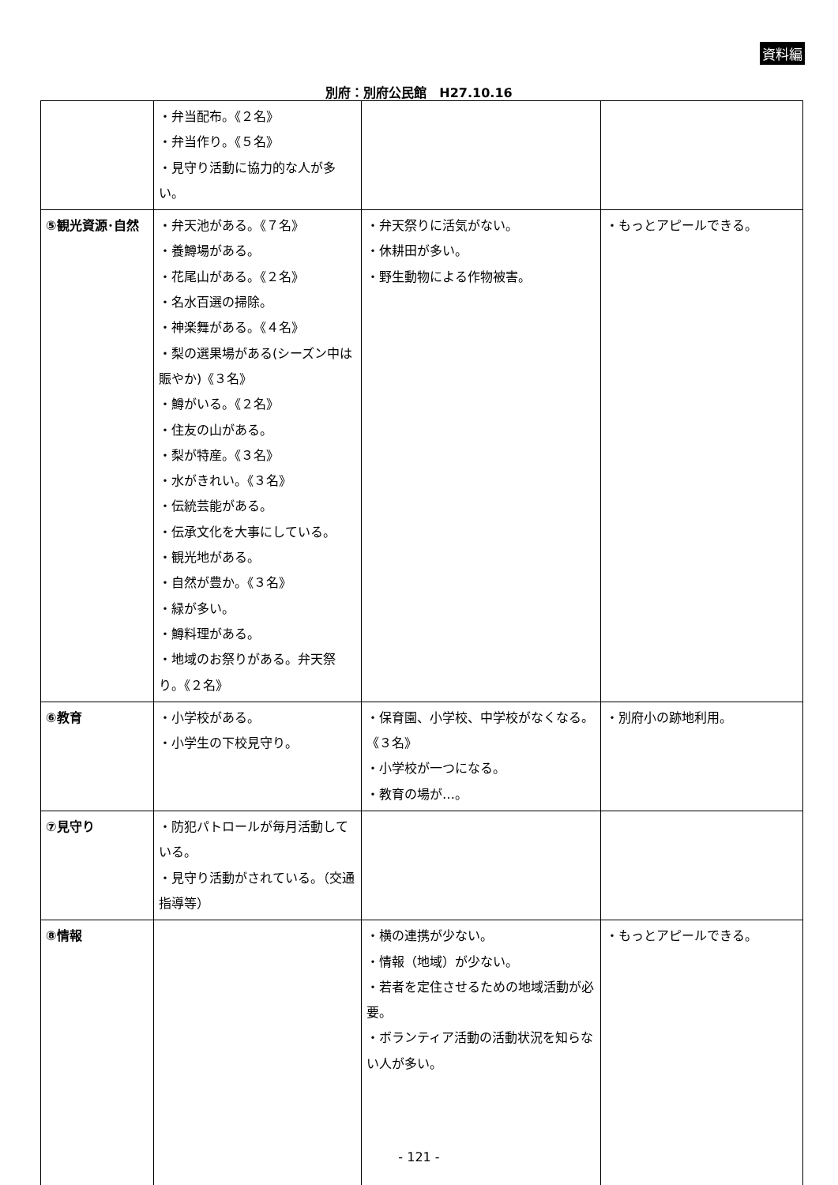資料編
別府：別府公民館　H27.10.16
| | ・弁当配布。《２名》 ・弁当作り。《５名》 ・見守り活動に協力的な人が多い。 | | |
| ⑤観光資源･自然 | ・弁天池がある。《７名》 ・養鱒場がある。 ・花尾山がある。《２名》 ・名水百選の掃除。 ・神楽舞がある。《４名》 ・梨の選果場がある(シーズン中は賑やか)《３名》 ・鱒がいる。《２名》 ・住友の山がある。 ・梨が特産。《３名》 ・水がきれい。《３名》 ・伝統芸能がある。 ・伝承文化を大事にしている。 ・観光地がある。 ・自然が豊か。《３名》 ・緑が多い。 ・鱒料理がある。 ・地域のお祭りがある。弁天祭り。《２名》 | ・弁天祭りに活気がない。 ・休耕田が多い。 ・野生動物による作物被害。 | ・もっとアピールできる。 |
| ⑥教育 | ・小学校がある。 ・小学生の下校見守り。 | ・保育園、小学校、中学校がなくなる。《３名》 ・小学校が一つになる。 ・教育の場が…。 | ・別府小の跡地利用。 |
| ⑦見守り | ・防犯パトロールが毎月活動している。 ・見守り活動がされている。（交通指導等） | | |
| ⑧情報 | | ・横の連携が少ない。 ・情報（地域）が少ない。 ・若者を定住させるための地域活動が必要。 ・ボランティア活動の活動状況を知らない人が多い。 | ・もっとアピールできる。 |
- 121 -